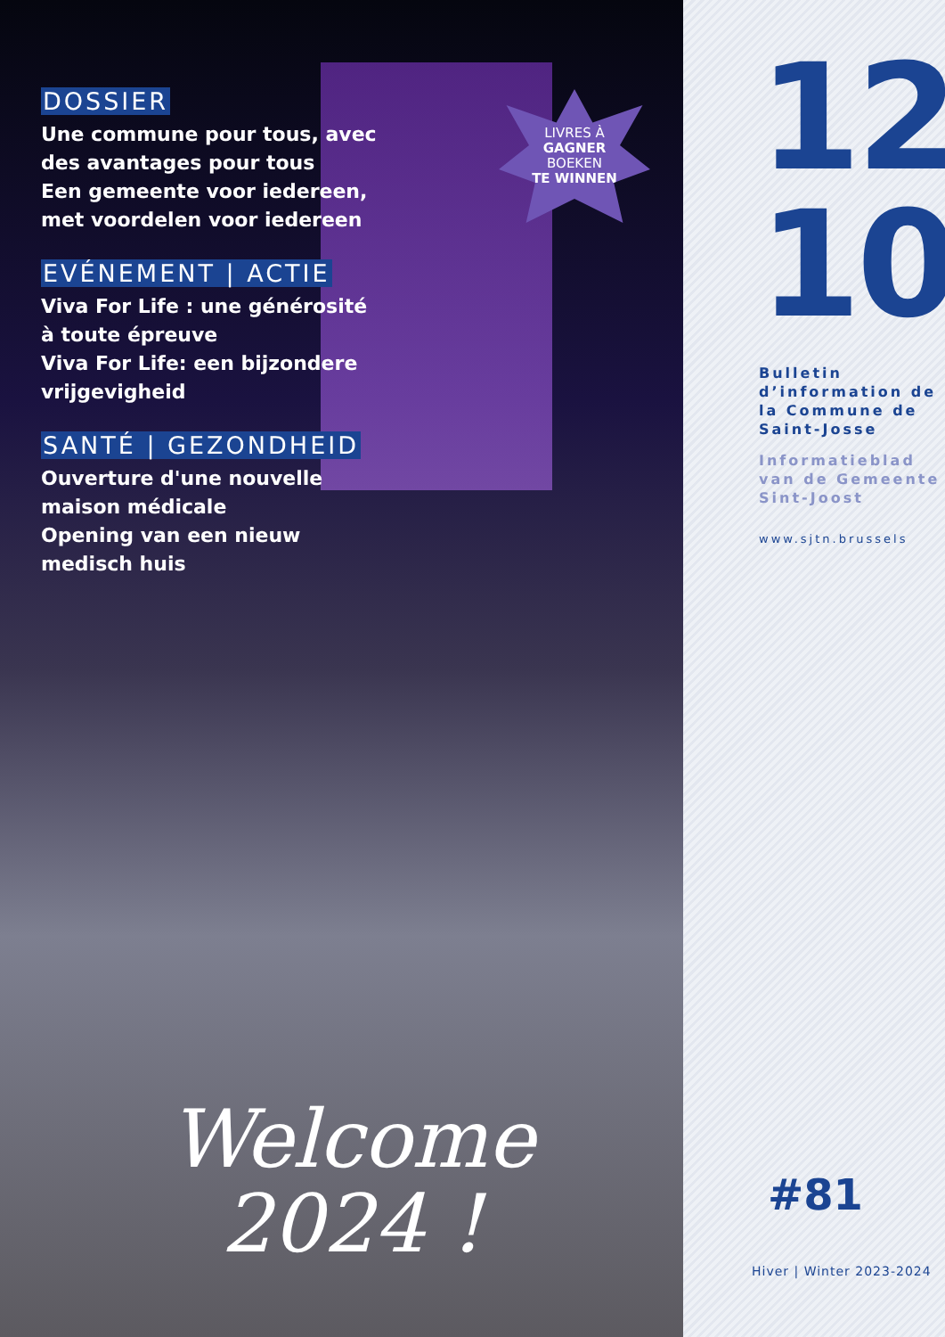DOSSIER
Une commune pour tous, avec des avantages pour tous
Een gemeente voor iedereen, met voordelen voor iedereen
EVÉNEMENT | ACTIE
Viva For Life : une générosité à toute épreuve
Viva For Life: een bijzondere vrijgevigheid
SANTÉ | GEZONDHEID
Ouverture d'une nouvelle maison médicale
Opening van een nieuw medisch huis
LIVRES À
GAGNER
BOEKEN
TE WINNEN
Welcome
2024 !
12
10
Bulletin d’information de la Commune de Saint-Josse
Informatieblad van de Gemeente Sint-Joost
www.sjtn.brussels
#81
Hiver | Winter 2023-2024